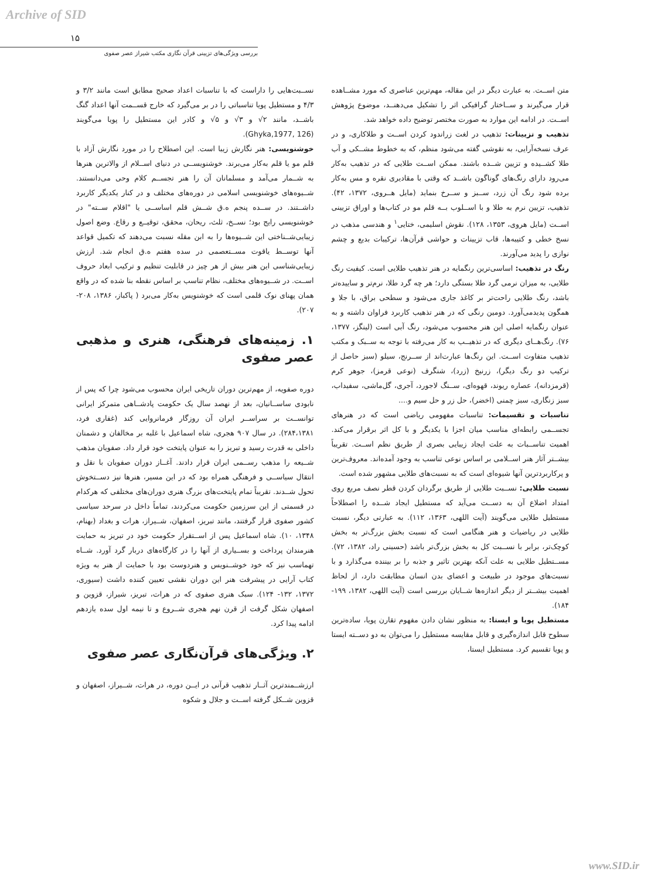Archive of SID
۱۵
بررسی ویژگی‌های تزیینی قرآن نگاری مکتب شیراز عصر صفوی
متن اســت. به عبارت دیگر در این مقاله، مهم‌ترین عناصری که مورد مشــاهده قرار می‌گیرند و ســاختار گرافیکی اثر را تشکیل می‌دهنــد، موضوع پژوهش اســت. در ادامه این موارد به صورت مختصر توضیح داده خواهد شد.
تذهیب و تزیینات: تذهیب در لغت زراندود کردن اســت و طلاکاری، و در عرف نسخه‌آرایی، به نقوشی گفته می‌شود منظم، که به خطوط مشــکی و آب طلا کشــیده و تزیین شــده باشند. ممکن اســت طلایی که در تذهیب به‌کار می‌رود دارای رنگ‌های گوناگون باشــد که وقتی با مقادیری نقره و مس به‌کار برده شود رنگ آن زرد، ســبز و ســرخ بنماید (مایل هــروی، ۱۳۷۲، ۴۲). تذهیب، تزیین نرم به طلا و با اســلوب بــه قلم مو در کتاب‌ها و اوراق تزیینی اســت (مایل هروی، ۱۳۵۳، ۱۲۸). نقوش اسلیمی، ختایی<sup>۱</sup> و هندسی مذهب در نسخ خطی و کتیبه‌ها، قاب تزیینات و حواشی قرآن‌ها، ترکیبات بدیع و چشم نوازی را پدید می‌آورند.
رنگ در تذهیب: اساسی‌ترین رنگمایه در هنر تذهیب طلایی است. کیفیت رنگ طلایی، به میزان نرمی گرد طلا بستگی دارد؛ هر چه گرد طلا، نرم‌تر و ساییده‌تر باشد، رنگ طلایی راحت‌تر بر کاغذ جاری می‌شود و سطحی براق، با جلا و همگون پدیدمی‌آورد. دومین رنگی که در هنر تذهیب کاربرد فراوان داشته و به عنوان رنگمایه اصلی این هنر محسوب می‌شود، رنگ آبی است (لینگز، ۱۳۷۷، ۷۶). رنگ‌هــای دیگری که در تذهیــب به کار می‌رفته با توجه به ســبک و مکتب تذهیب متفاوت اســت. این رنگ‌ها عبارت‌اند از ســرنج، سیلو (سبز حاصل از ترکیب دو رنگ دیگر)، زرنیخ (زرد)، شنگرف (نوعی قرمز)، جوهر کرم (قرمزدانه)، عصاره ریوند، قهوه‌ای، ســنگ لاجورد، آجری، گل‌ماشی، سفیداب، سبز زنگاری، سبز چمنی (اخضر)، حل زر و حل سیم و....
تناسبات و تقسیمات: تناسبات مفهومی ریاضی است که در هنرهای تجســمی رابطه‌ای مناسب میان اجزا با یکدیگر و با کل اثر برقرار می‌کند. اهمیت تناســبات به علت ایجاد زیبایی بصری از طریق نظم اســت. تقریباً بیشــتر آثار هنر اســلامی بر اساس نوعی تناسب به وجود آمده‌اند. معروف‌ترین و پرکاربردترین آنها شیوه‌ای است که به نسبت‌های طلایی مشهور شده است.
نسبت طلایی: نســبت طلایی از طریق برگردان کردن قطر نصف مربع روی امتداد اضلاع آن به دســت می‌آید که مستطیل ایجاد شــده را اصطلاحاً مستطیل طلایی می‌گویند (آیت اللهی، ۱۳۶۳، ۱۱۲). به عبارتی دیگر، نسبت طلایی در ریاضیات و هنر هنگامی است که نسبت بخش بزرگ‌تر به بخش کوچک‌تر، برابر با نســبت کل به بخش بزرگ‌تر باشد (حسینی راد، ۱۳۸۲، ۷۲). مســتطیل طلایی به علت آنکه بهترین تاثیر و جذبه را بر بیننده می‌گذارد و با نسبت‌های موجود در طبیعت و اعضای بدن انسان مطابقت دارد، از لحاظ اهمیت بیشــتر از دیگر اندازه‌ها شــایان بررسی است (آیت اللهی، ۱۳۸۲، ۱۹۹- ۱۸۴).
مستطیل پویا و ایستا: به منظور نشان دادن مفهوم تقارن پویا، ساده‌ترین سطوح قابل اندازه‌گیری و قابل مقایسه مستطیل را می‌توان به دو دســته ایستا و پویا تقسیم کرد. مستطیل ایستا،
نســبت‌هایی را داراست که با تناسبات اعداد صحیح مطابق است مانند ۳/۲ و ۴/۳ و مستطیل پویا تناسباتی را در بر می‌گیرد که خارج قســمت آنها اعداد گنگ باشــد، مانند ۲√ و ۳√ و ۵√ و کادر این مستطیل را پویا می‌گویند (Ghyka,1977, 126).
خوشنویسی: هنر نگارش زیبا است. این اصطلاح را در مورد نگارش آزاد با قلم مو یا قلم به‌کار می‌برند. خوشنویســی در دنیای اســلام از والاترین هنرها به شــمار می‌آمد و مسلمانان آن را هنر تجســم کلام وحی می‌دانستند. شــیوه‌های خوشنویسی اسلامی در دوره‌های مختلف و در کنار یکدیگر کاربرد داشــتند. در ســده پنجم ه.ق شــش قلم اساســی یا "اقلام ســته" در خوشنویسی رایج بود؛ نســخ، ثلث، ریحان، محقق، توقیــع و رقاع. وضع اصول زیبایی‌شــناختی این شــیوه‌ها را به ابن مقله نسبت می‌دهند که تکمیل قواعد آنها توســط یاقوت مســتعصمی در سده هفتم ه.ق انجام شد. ارزش زیبایی‌شناسی این هنر بیش از هر چیز در قابلیت تنظیم و ترکیب ابعاد حروف اســت. در شــیوه‌های مختلف، نظام تناسب بر اساس نقطه بنا شده که در واقع همان پهنای نوک قلمی است که خوشنویس به‌کار می‌برد ( پاکباز، ۱۳۸۶، ۲۰۸- ۲۰۷).
۱. زمینه‌های فرهنگی، هنری و مذهبی عصر صفوی
دوره صفویه، از مهم‌ترین دوران تاریخی ایران محسوب می‌شود چرا که پس از نابودی ساســانیان، بعد از نهصد سال یک حکومت پادشــاهی متمرکز ایرانی توانســت بر سراســر ایران آن روزگار فرمانروایی کند (غفاری فرد، ۲۸۴،۱۳۸۱). در سال ۹۰۷ هجری، شاه اسماعیل با غلبه بر مخالفان و دشمنان داخلی به قدرت رسید و تبریز را به عنوان پایتخت خود قرار داد. صفویان مذهب شــیعه را مذهب رســمی ایران قرار دادند. آغــاز دوران صفویان با نقل و انتقال سیاســی و فرهنگی همراه بود که در این مسیر، هنرها نیز دســتخوش تحول شــدند. تقریباً تمام پایتخت‌های بزرگ هنری دوران‌های مختلفی که هرکدام در قسمتی از این سرزمین حکومت می‌کردند، تماماً داخل در سرحد سیاسی کشور صفوی قرار گرفتند، مانند تبریز، اصفهان، شــیراز، هرات و بغداد (بهنام، ۱۳۴۸، ۱۰). شاه اسماعیل پس از اســتقرار حکومت خود در تبریز به حمایت هنرمندان پرداخت و بســیاری از آنها را در کارگاه‌های دربار گرد آورد. شــاه تهماسب نیز که خود خوشــنویس و هنردوست بود با حمایت از هنر به ویژه کتاب آرایی در پیشرفت هنر این دوران نقشی تعیین کننده داشت (سیوری، ۱۳۷۲، ۱۳۲- ۱۲۴). سبک هنری صفوی که در هرات، تبریز، شیراز، قزوین و اصفهان شکل گرفت از قرن نهم هجری شــروع و تا نیمه اول سده یازدهم ادامه پیدا کرد.
۲. ویژگی‌های قرآن‌نگاری عصر صفوی
ارزشــمندترین آثــار تذهیب قرآنی در ایــن دوره، در هرات، شــیراز، اصفهان و قزوین شــکل گرفته اســت و جلال و شکوه
www.SID.ir